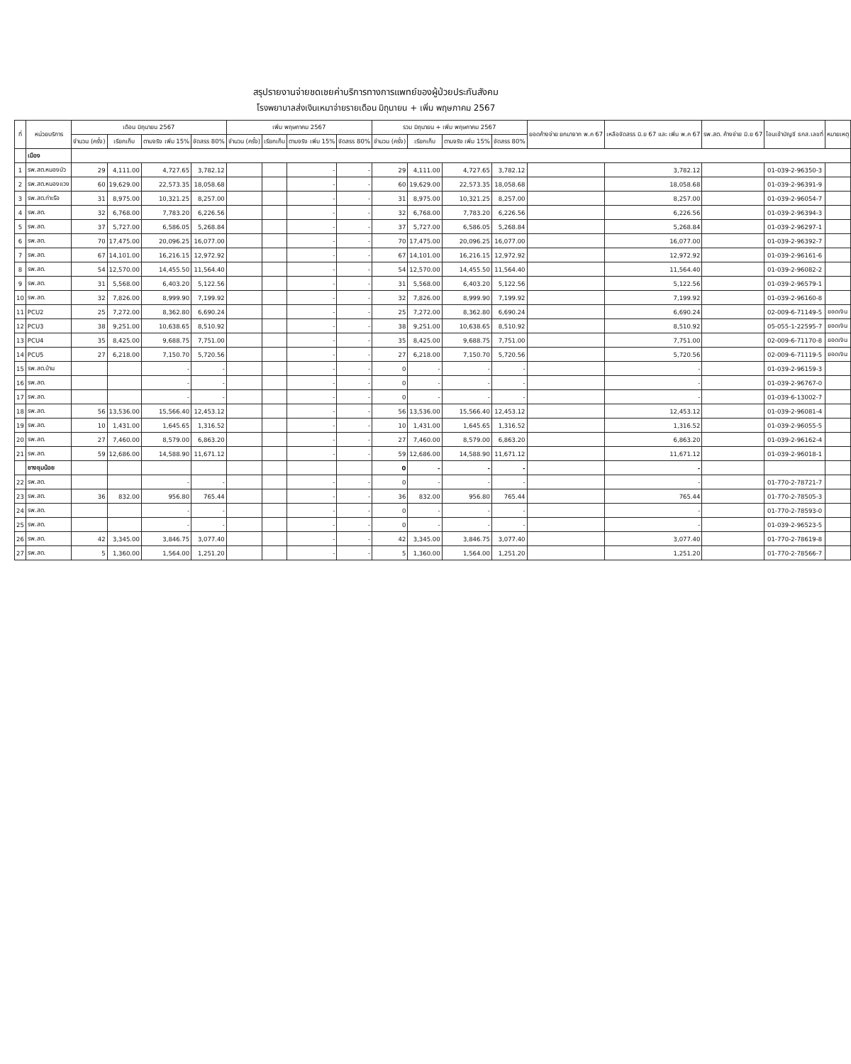สรุปรายงานจ่ายชดเชยค่าบริการทางการแพทย์ของผู้ป่วยประกันสังคม
โรงพยาบาลส่งเงินเหมาจ่ายรายเดือน มิถุนายน + เพิ่ม พฤษภาคม 2567
| ที่ | หน่วยบริการ | เดือน มิถุนายน 2567 | | | | เพิ่ม พฤษภาคม 2567 | | | | รวม มิถุนายน + เพิ่ม พฤษภาคม 2567 | | | | ยอดค้างจ่าย ยกมาจาก พ.ค 67 | เหลือจัดสรร มิ.ย 67 และ เพิ่ม พ.ค 67 | รพ.สต. ค้างจ่าย มิ.ย 67 | โอนเข้าบัญชี ธกส.เลขที่ | หมายเหตุ |
| --- | --- | --- | --- | --- | --- | --- | --- | --- | --- | --- | --- | --- | --- | --- | --- | --- | --- | --- |
| | | จำนวน (ครั้ง) | เรียกเก็บ | ตามจริง เพิ่ม 15% | จัดสรร 80% | จำนวน (ครั้ง) | เรียกเก็บ | ตามจริง เพิ่ม 15% | จัดสรร 80% | จำนวน (ครั้ง) | เรียกเก็บ | ตามจริง เพิ่ม 15% | จัดสรร 80% | | | | | |
| | เมือง | | | | | | | | | | | | | | | | | |
| 1 | รพ.สต.หนองบัว | 29 | 4,111.00 | 4,727.65 | 3,782.12 | | | - | - | 29 | 4,111.00 | 4,727.65 | 3,782.12 | | 3,782.12 | | 01-039-2-96350-3 | |
| 2 | รพ.สต.หนองแวง | 60 | 19,629.00 | 22,573.35 | 18,058.68 | | | - | - | 60 | 19,629.00 | 22,573.35 | 18,058.68 | | 18,058.68 | | 01-039-2-96391-9 | |
| 3 | รพ.สต.ท่าเรือ | 31 | 8,975.00 | 10,321.25 | 8,257.00 | | | - | - | 31 | 8,975.00 | 10,321.25 | 8,257.00 | | 8,257.00 | | 01-039-2-96054-7 | |
| 4 | รพ.สต. | 32 | 6,768.00 | 7,783.20 | 6,226.56 | | | - | - | 32 | 6,768.00 | 7,783.20 | 6,226.56 | | 6,226.56 | | 01-039-2-96394-3 | |
| 5 | รพ.สต. | 37 | 5,727.00 | 6,586.05 | 5,268.84 | | | - | - | 37 | 5,727.00 | 6,586.05 | 5,268.84 | | 5,268.84 | | 01-039-2-96297-1 | |
| 6 | รพ.สต. | 70 | 17,475.00 | 20,096.25 | 16,077.00 | | | - | - | 70 | 17,475.00 | 20,096.25 | 16,077.00 | | 16,077.00 | | 01-039-2-96392-7 | |
| 7 | รพ.สต. | 67 | 14,101.00 | 16,216.15 | 12,972.92 | | | - | - | 67 | 14,101.00 | 16,216.15 | 12,972.92 | | 12,972.92 | | 01-039-2-96161-6 | |
| 8 | รพ.สต. | 54 | 12,570.00 | 14,455.50 | 11,564.40 | | | - | - | 54 | 12,570.00 | 14,455.50 | 11,564.40 | | 11,564.40 | | 01-039-2-96082-2 | |
| 9 | รพ.สต. | 31 | 5,568.00 | 6,403.20 | 5,122.56 | | | - | - | 31 | 5,568.00 | 6,403.20 | 5,122.56 | | 5,122.56 | | 01-039-2-96579-1 | |
| 10 | รพ.สต. | 32 | 7,826.00 | 8,999.90 | 7,199.92 | | | - | - | 32 | 7,826.00 | 8,999.90 | 7,199.92 | | 7,199.92 | | 01-039-2-96160-8 | |
| 11 | PCU2 | 25 | 7,272.00 | 8,362.80 | 6,690.24 | | | - | - | 25 | 7,272.00 | 8,362.80 | 6,690.24 | | 6,690.24 | | 02-009-6-71149-5 | ยอดเงิน |
| 12 | PCU3 | 38 | 9,251.00 | 10,638.65 | 8,510.92 | | | - | - | 38 | 9,251.00 | 10,638.65 | 8,510.92 | | 8,510.92 | | 05-055-1-22595-7 | ยอดเงิน |
| 13 | PCU4 | 35 | 8,425.00 | 9,688.75 | 7,751.00 | | | - | - | 35 | 8,425.00 | 9,688.75 | 7,751.00 | | 7,751.00 | | 02-009-6-71170-8 | ยอดเงิน |
| 14 | PCU5 | 27 | 6,218.00 | 7,150.70 | 5,720.56 | | | - | - | 27 | 6,218.00 | 7,150.70 | 5,720.56 | | 5,720.56 | | 02-009-6-71119-5 | ยอดเงิน |
| 15 | รพ.สต.บ้าน | | | - | - | | | - | - | 0 | - | - | - | | - | | 01-039-2-96159-3 | |
| 16 | รพ.สต. | | | - | - | | | - | - | 0 | - | - | - | | - | | 01-039-2-96767-0 | |
| 17 | รพ.สต. | | | - | - | | | - | - | 0 | - | - | - | | - | | 01-039-6-13002-7 | |
| 18 | รพ.สต. | 56 | 13,536.00 | 15,566.40 | 12,453.12 | | | - | - | 56 | 13,536.00 | 15,566.40 | 12,453.12 | | 12,453.12 | | 01-039-2-96081-4 | |
| 19 | รพ.สต. | 10 | 1,431.00 | 1,645.65 | 1,316.52 | | | - | - | 10 | 1,431.00 | 1,645.65 | 1,316.52 | | 1,316.52 | | 01-039-2-96055-5 | |
| 20 | รพ.สต. | 27 | 7,460.00 | 8,579.00 | 6,863.20 | | | - | - | 27 | 7,460.00 | 8,579.00 | 6,863.20 | | 6,863.20 | | 01-039-2-96162-4 | |
| 21 | รพ.สต. | 59 | 12,686.00 | 14,588.90 | 11,671.12 | | | - | - | 59 | 12,686.00 | 14,588.90 | 11,671.12 | | 11,671.12 | | 01-039-2-96018-1 | |
| | ยางชุมน้อย | | | | | | | | | 0 | - | - | - | | - | | | |
| 22 | รพ.สต. | | | - | - | | | - | - | 0 | - | - | - | | - | | 01-770-2-78721-7 | |
| 23 | รพ.สต. | 36 | 832.00 | 956.80 | 765.44 | | | - | - | 36 | 832.00 | 956.80 | 765.44 | | 765.44 | | 01-770-2-78505-3 | |
| 24 | รพ.สต. | | | - | - | | | - | - | 0 | - | - | - | | - | | 01-770-2-78593-0 | |
| 25 | รพ.สต. | | | - | - | | | - | - | 0 | - | - | - | | - | | 01-039-2-96523-5 | |
| 26 | รพ.สต. | 42 | 3,345.00 | 3,846.75 | 3,077.40 | | | - | - | 42 | 3,345.00 | 3,846.75 | 3,077.40 | | 3,077.40 | | 01-770-2-78619-8 | |
| 27 | รพ.สต. | 5 | 1,360.00 | 1,564.00 | 1,251.20 | | | - | - | 5 | 1,360.00 | 1,564.00 | 1,251.20 | | 1,251.20 | | 01-770-2-78566-7 | |